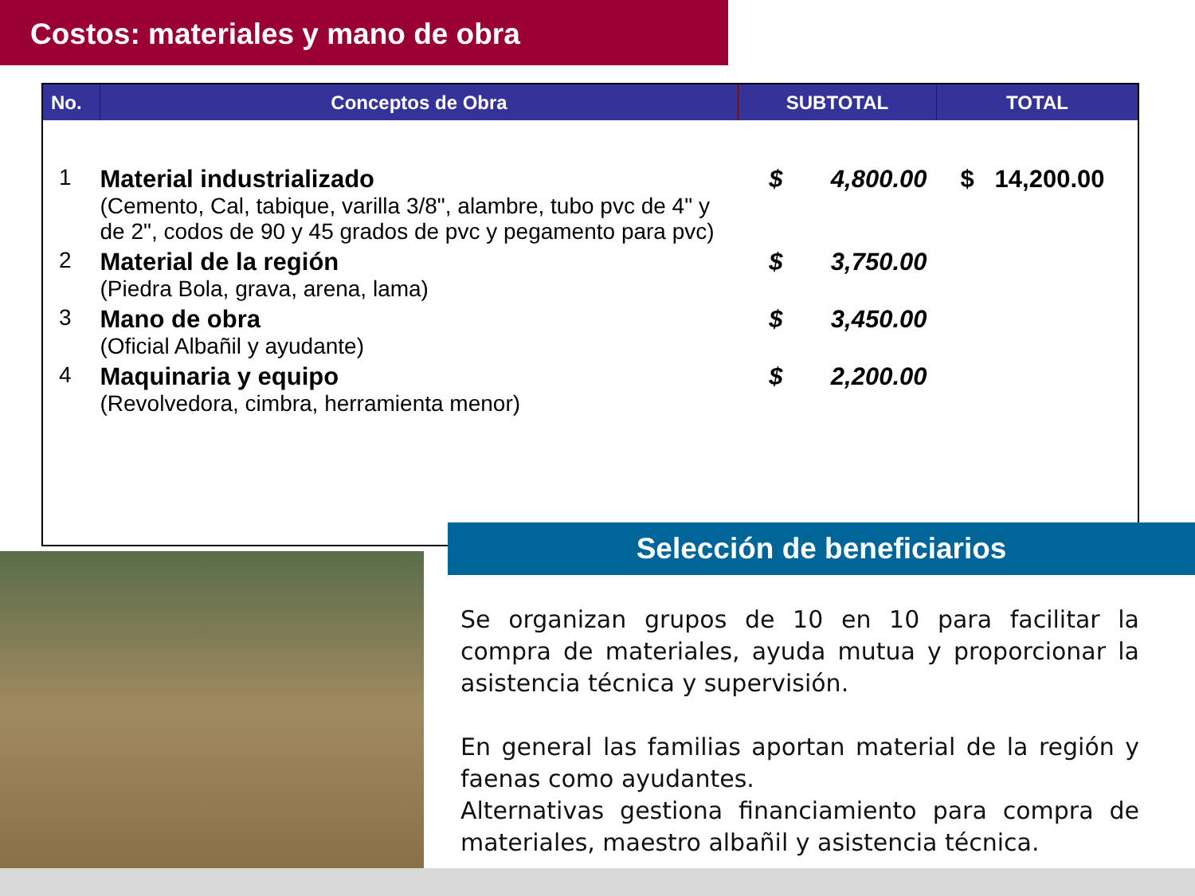Costos: materiales y mano de obra
| No. | Conceptos de Obra | SUBTOTAL | TOTAL |
| --- | --- | --- | --- |
| 1 | Material industrializado (Cemento, Cal, tabique, varilla 3/8", alambre, tubo pvc de 4" y de 2", codos de 90 y 45 grados de pvc y pegamento para pvc) | $ 4,800.00 | $ 14,200.00 |
| 2 | Material de la región (Piedra Bola, grava, arena, lama) | $ 3,750.00 | |
| 3 | Mano de obra (Oficial Albañil y ayudante) | $ 3,450.00 | |
| 4 | Maquinaria y equipo (Revolvedora, cimbra, herramienta menor) | $ 2,200.00 | |
Selección de beneficiarios
Se organizan grupos de 10 en 10 para facilitar la compra de materiales, ayuda mutua y proporcionar la asistencia técnica y supervisión.
En general las familias aportan material de la región y faenas como ayudantes.
Alternativas gestiona financiamiento para compra de materiales, maestro albañil y asistencia técnica.